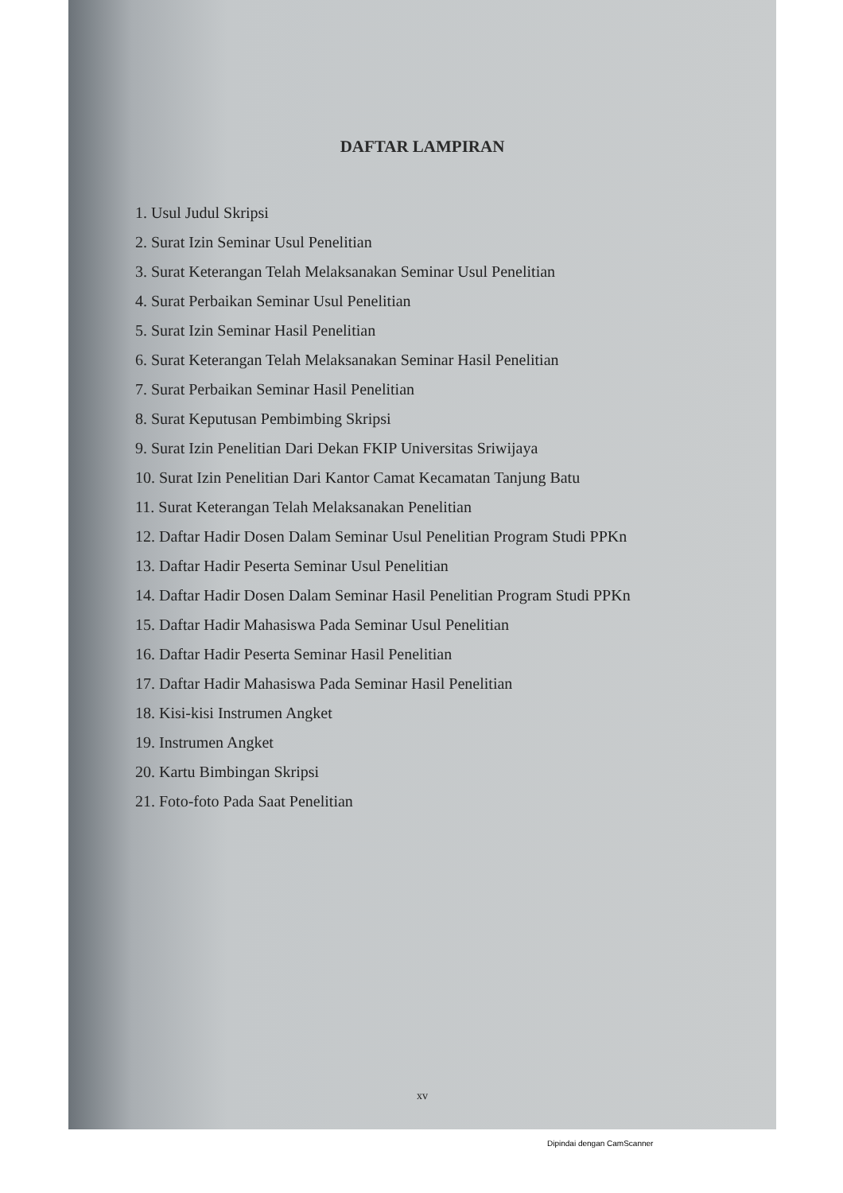DAFTAR LAMPIRAN
1. Usul Judul Skripsi
2. Surat Izin Seminar Usul Penelitian
3. Surat Keterangan Telah Melaksanakan Seminar Usul Penelitian
4. Surat Perbaikan Seminar Usul Penelitian
5. Surat Izin Seminar Hasil Penelitian
6. Surat Keterangan Telah Melaksanakan Seminar Hasil Penelitian
7. Surat Perbaikan Seminar Hasil Penelitian
8. Surat Keputusan Pembimbing Skripsi
9. Surat Izin Penelitian Dari Dekan FKIP Universitas Sriwijaya
10. Surat Izin Penelitian Dari Kantor Camat Kecamatan Tanjung Batu
11. Surat Keterangan Telah Melaksanakan Penelitian
12. Daftar Hadir Dosen Dalam Seminar Usul Penelitian Program Studi PPKn
13. Daftar Hadir Peserta Seminar Usul Penelitian
14. Daftar Hadir Dosen Dalam Seminar Hasil Penelitian Program Studi PPKn
15. Daftar Hadir Mahasiswa Pada Seminar Usul Penelitian
16. Daftar Hadir Peserta Seminar Hasil Penelitian
17. Daftar Hadir Mahasiswa Pada Seminar Hasil Penelitian
18. Kisi-kisi Instrumen Angket
19. Instrumen Angket
20. Kartu Bimbingan Skripsi
21. Foto-foto Pada Saat Penelitian
xv
Dipindai dengan CamScanner